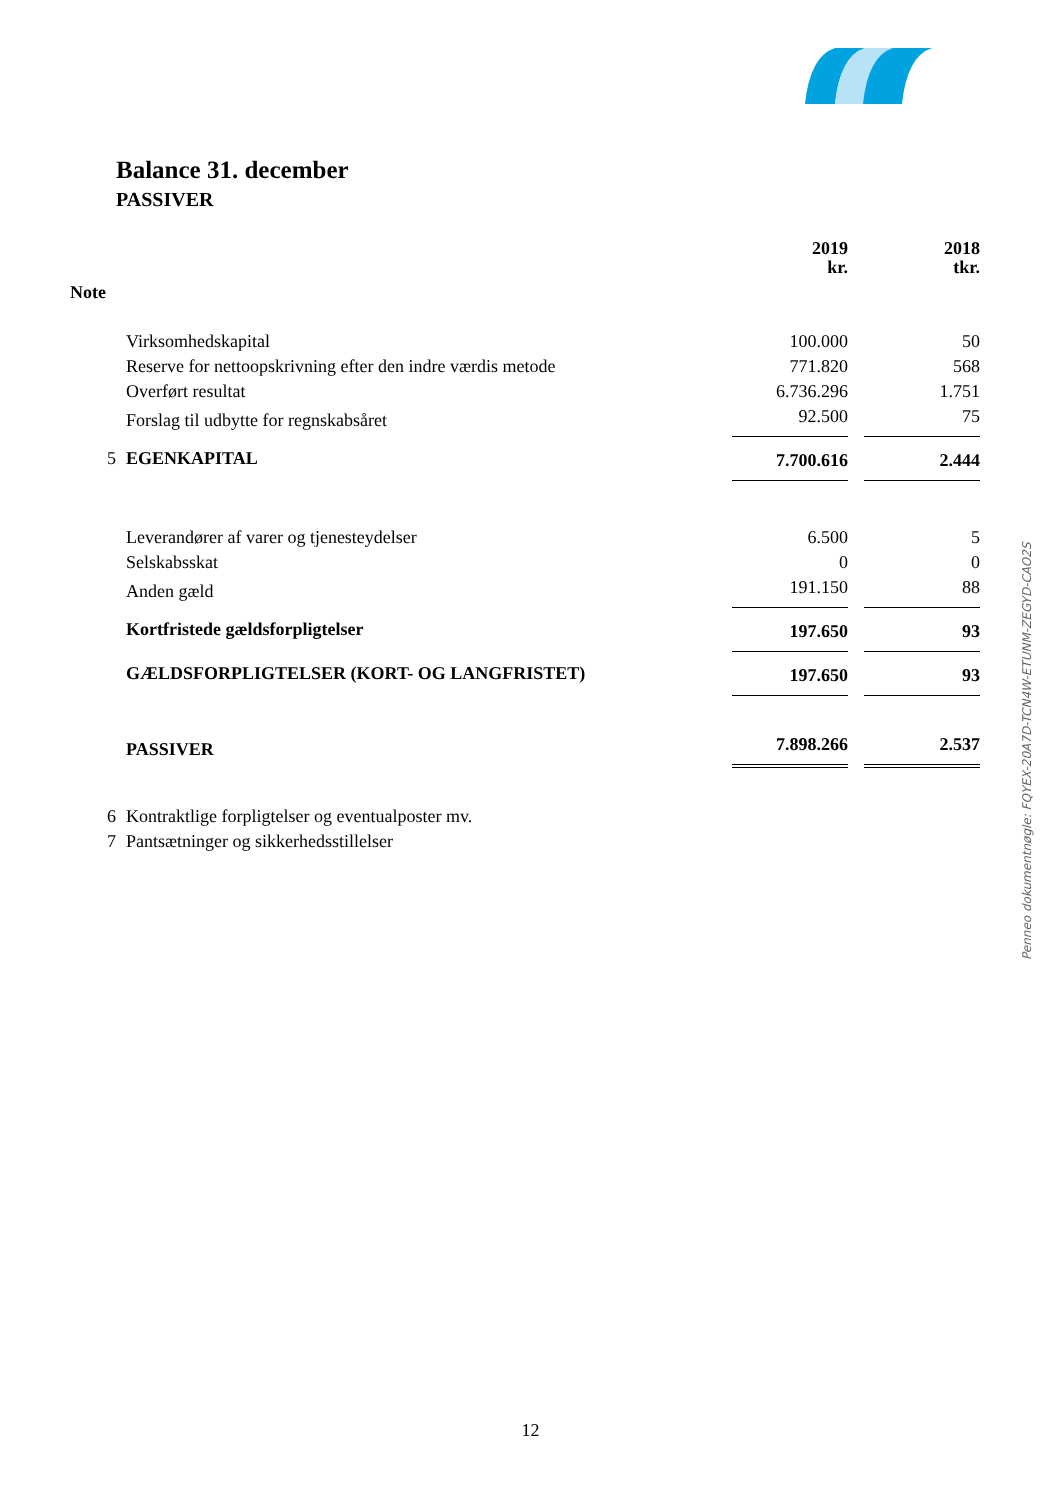Penneo dokumentnøgle: FQYEX-20A7D-TCN4W-ETUNM-ZEGYD-CAO2S
Balance 31. december
PASSIVER
| | | 2019 kr. | | 2018 tkr. |
| --- | --- | --- | --- | --- |
| Note | | | | |
| | Virksomhedskapital | 100.000 | | 50 |
| | Reserve for nettoopskrivning efter den indre værdis metode | 771.820 | | 568 |
| | Overført resultat | 6.736.296 | | 1.751 |
| | Forslag til udbytte for regnskabsåret | 92.500 | | 75 |
| 5 | EGENKAPITAL | 7.700.616 | | 2.444 |
| | Leverandører af varer og tjenesteydelser | 6.500 | | 5 |
| | Selskabsskat | 0 | | 0 |
| | Anden gæld | 191.150 | | 88 |
| | Kortfristede gældsforpligtelser | 197.650 | | 93 |
| | GÆLDSFORPLIGTELSER (KORT- OG LANGFRISTET) | 197.650 | | 93 |
| | PASSIVER | 7.898.266 | | 2.537 |
| 6 | Kontraktlige forpligtelser og eventualposter mv. | | | |
| 7 | Pantsætninger og sikkerhedsstillelser | | | |
12